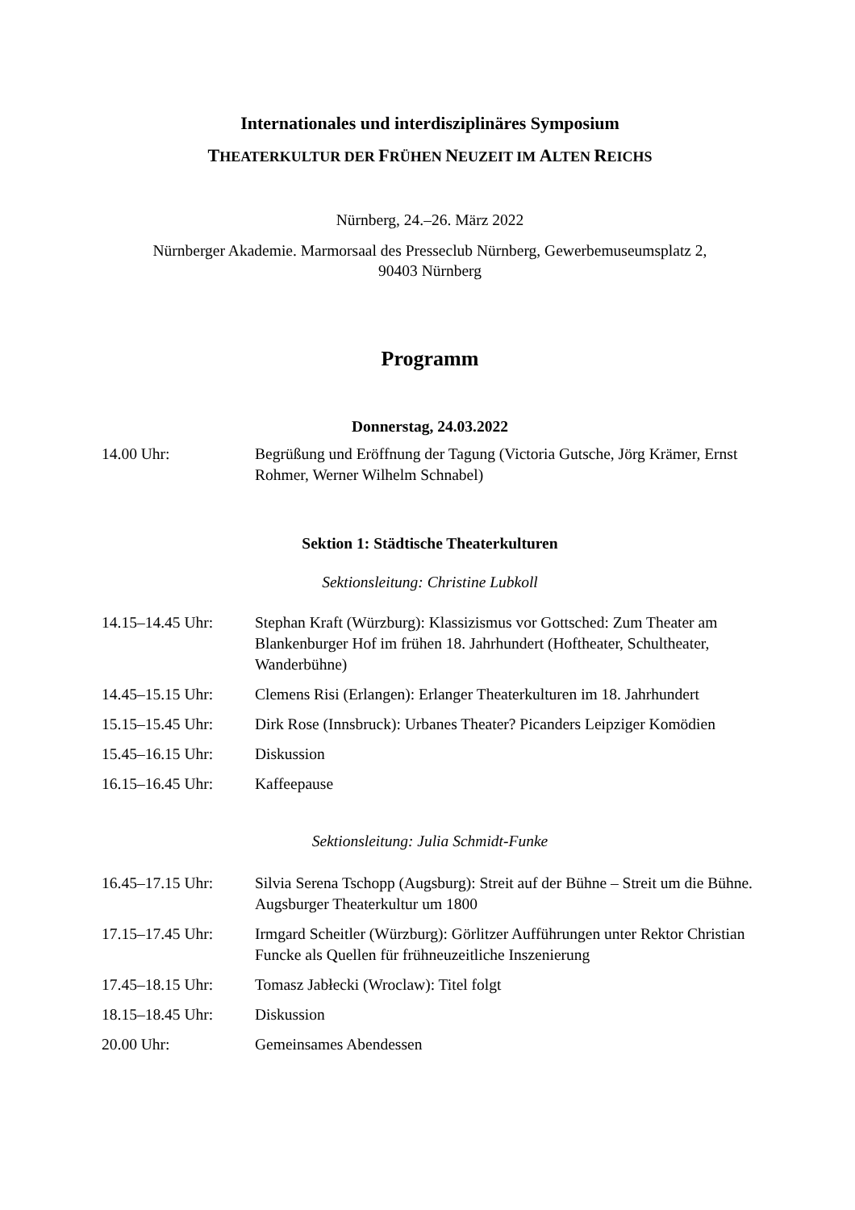Internationales und interdisziplinäres Symposium
THEATERKULTUR DER FRÜHEN NEUZEIT IM ALTEN REICHS
Nürnberg, 24.–26. März 2022
Nürnberger Akademie. Marmorsaal des Presseclub Nürnberg, Gewerbemuseumsplatz 2,
90403 Nürnberg
Programm
Donnerstag, 24.03.2022
| 14.00 Uhr: | Begrüßung und Eröffnung der Tagung (Victoria Gutsche, Jörg Krämer, Ernst Rohmer, Werner Wilhelm Schnabel) |
Sektion 1: Städtische Theaterkulturen
Sektionsleitung: Christine Lubkoll
| 14.15–14.45 Uhr: | Stephan Kraft (Würzburg): Klassizismus vor Gottsched: Zum Theater am Blankenburger Hof im frühen 18. Jahrhundert (Hoftheater, Schultheater, Wanderbühne) |
| 14.45–15.15 Uhr: | Clemens Risi (Erlangen): Erlanger Theaterkulturen im 18. Jahrhundert |
| 15.15–15.45 Uhr: | Dirk Rose (Innsbruck): Urbanes Theater? Picanders Leipziger Komödien |
| 15.45–16.15 Uhr: | Diskussion |
| 16.15–16.45 Uhr: | Kaffeepause |
Sektionsleitung: Julia Schmidt-Funke
| 16.45–17.15 Uhr: | Silvia Serena Tschopp (Augsburg): Streit auf der Bühne – Streit um die Bühne. Augsburger Theaterkultur um 1800 |
| 17.15–17.45 Uhr: | Irmgard Scheitler (Würzburg): Görlitzer Aufführungen unter Rektor Christian Funcke als Quellen für frühneuzeitliche Inszenierung |
| 17.45–18.15 Uhr: | Tomasz Jabłecki (Wroclaw): Titel folgt |
| 18.15–18.45 Uhr: | Diskussion |
| 20.00 Uhr: | Gemeinsames Abendessen |